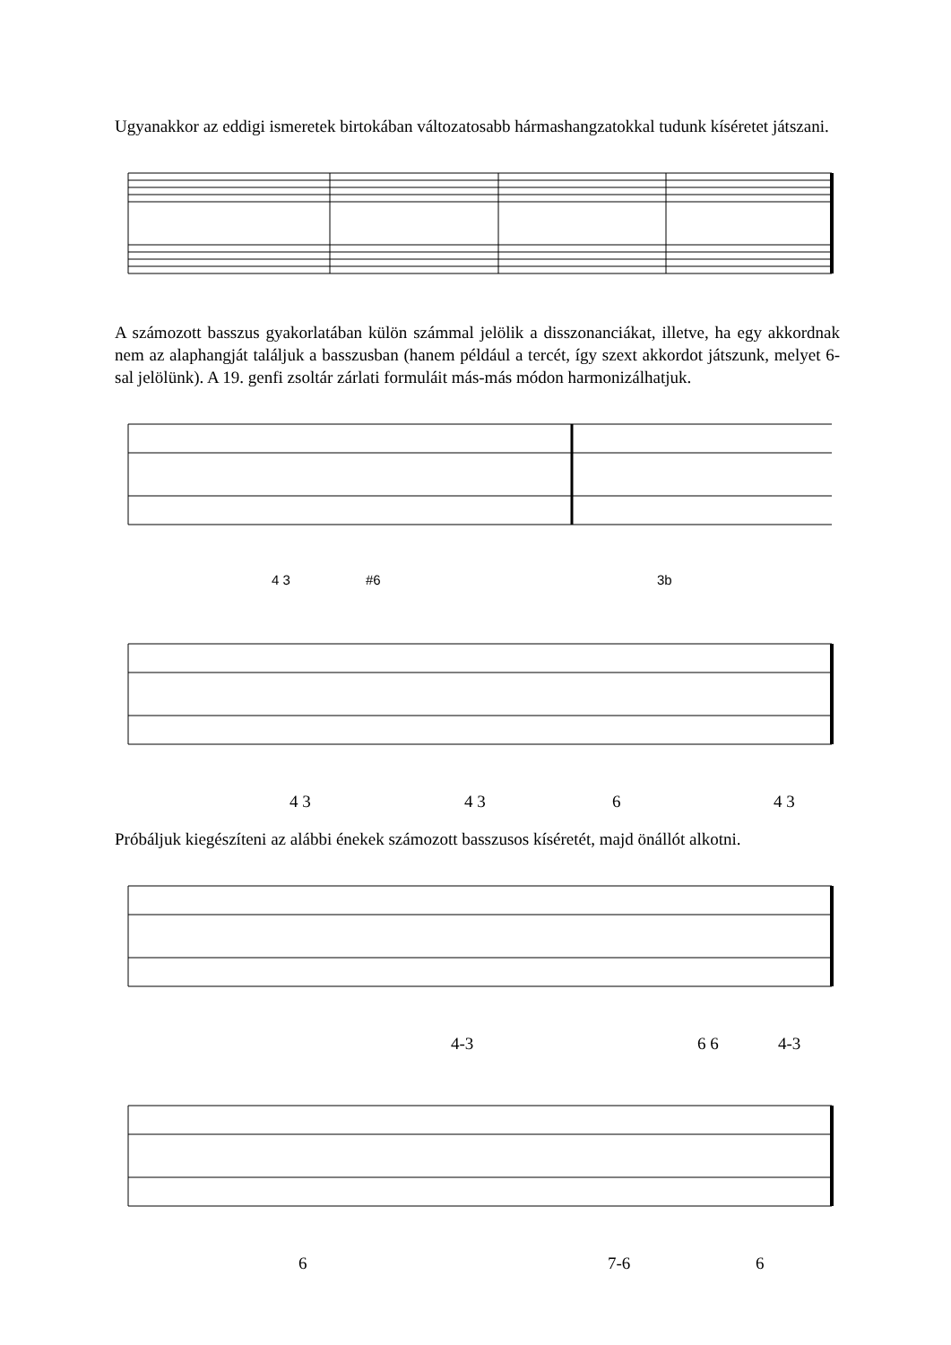Ugyanakkor az eddigi ismeretek birtokában változatosabb hármashangzatokkal tudunk kíséretet játszani.
A számozott basszus gyakorlatában külön számmal jelölik a disszonanciákat, illetve, ha egy akkordnak nem az alaphangját találjuk a basszusban (hanem például a tercét, így szext akkordot játszunk, melyet 6-sal jelölünk). A 19. genfi zsoltár zárlati formuláit más-más módon harmonizálhatjuk.
4 3 #6 3b
4 3 4 3 6 4 3
Próbáljuk kiegészíteni az alábbi énekek számozott basszusos kíséretét, majd önállót alkotni.
4-3 6 6 4-3
6 7-6 6